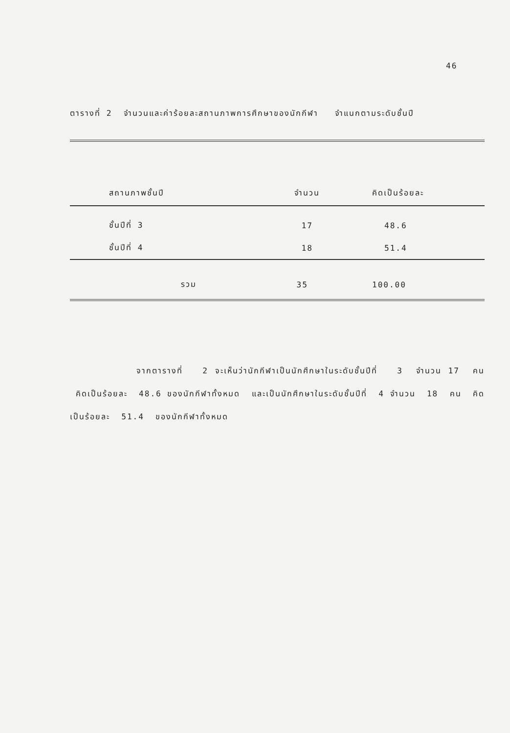46
ตารางที่ 2 จำนวนและค่าร้อยละสถานภาพการศึกษาของนักกีฬา จำแนกตามระดับชั้นปี
| สถานภาพชั้นปี | จำนวน | คิดเป็นร้อยละ |
| --- | --- | --- |
| ชั้นปีที่ 3 | 17 | 48.6 |
| ชั้นปีที่ 4 | 18 | 51.4 |
| รวม | 35 | 100.00 |
จากตารางที่ 2 จะเห็นว่านักกีฬาเป็นนักศึกษาในระดับชั้นปีที่ 3 จำนวน 17 คน คิดเป็นร้อยละ 48.6 ของนักกีฬาทั้งหมด และเป็นนักศึกษาในระดับชั้นปีที่ 4 จำนวน 18 คน คิดเป็นร้อยละ 51.4 ของนักกีฬาทั้งหมด